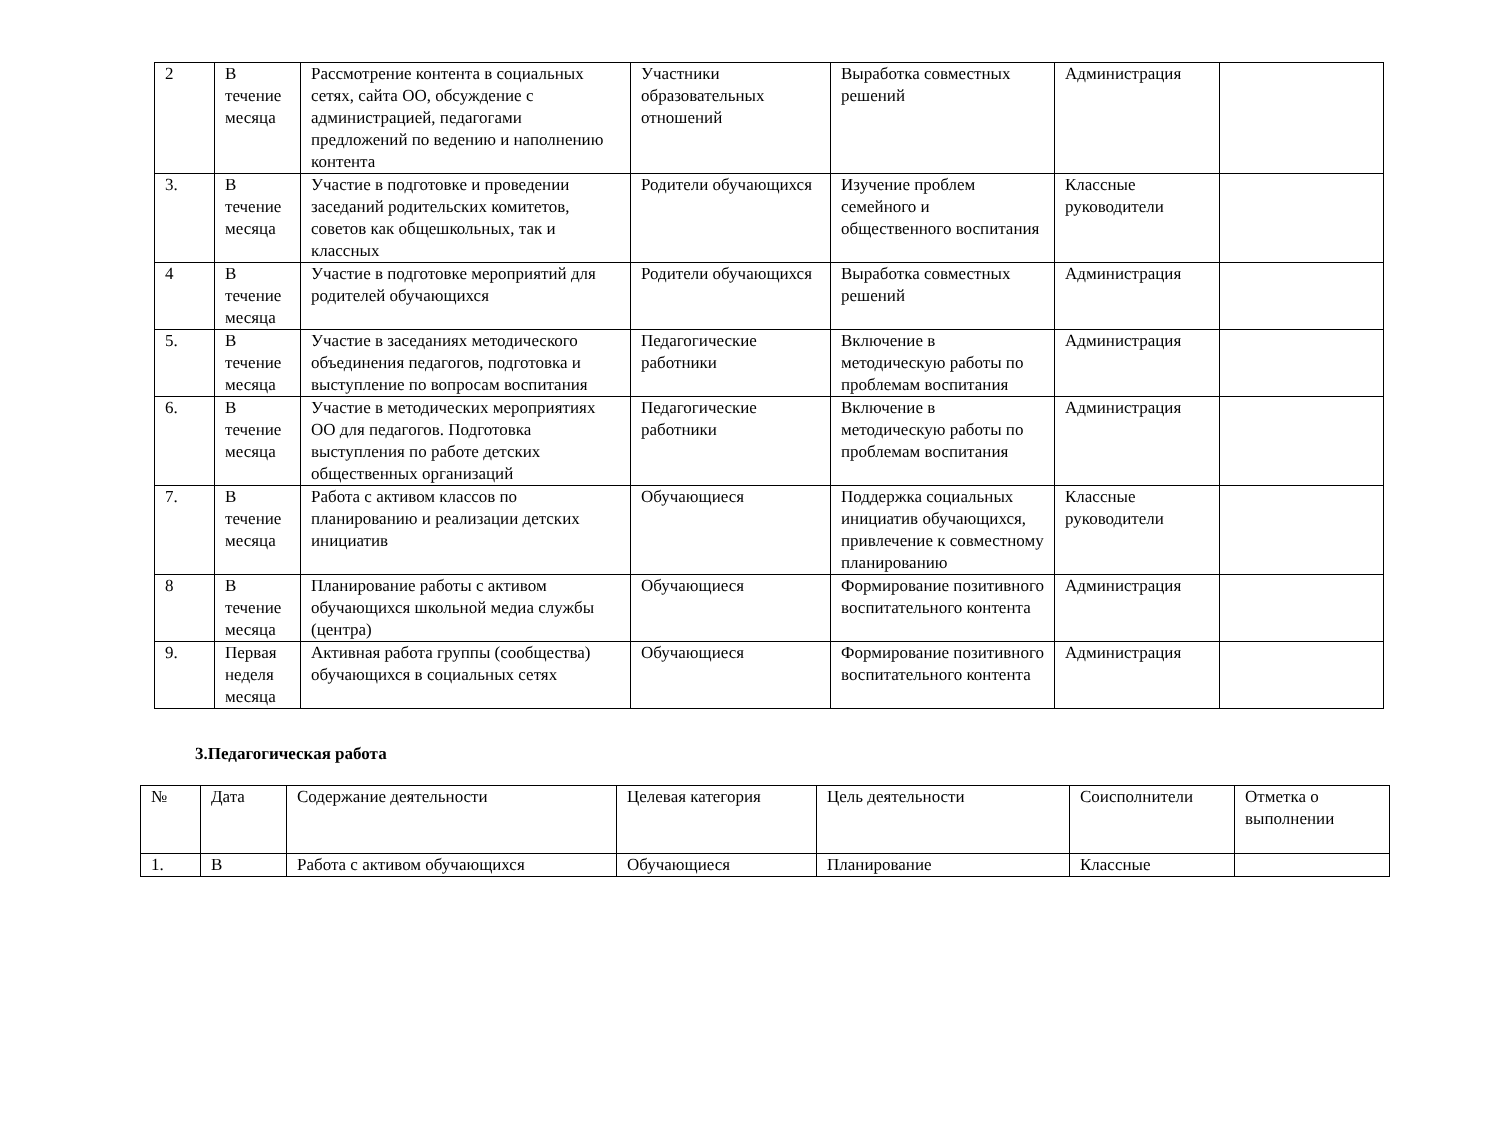| 2 | В течение месяца | Рассмотрение контента в социальных сетях, сайта ОО, обсуждение с администрацией, педагогами предложений по ведению и наполнению контента | Участники образовательных отношений | Выработка совместных решений | Администрация | |
| 3. | В течение месяца | Участие в подготовке и проведении заседаний родительских комитетов, советов как общешкольных, так и классных | Родители обучающихся | Изучение проблем семейного и общественного воспитания | Классные руководители | |
| 4 | В течение месяца | Участие в подготовке мероприятий для родителей обучающихся | Родители обучающихся | Выработка совместных решений | Администрация | |
| 5. | В течение месяца | Участие в заседаниях методического объединения педагогов, подготовка и выступление по вопросам воспитания | Педагогические работники | Включение в методическую работы по проблемам воспитания | Администрация | |
| 6. | В течение месяца | Участие в методических мероприятиях ОО для педагогов. Подготовка выступления по работе детских общественных организаций | Педагогические работники | Включение в методическую работы по проблемам воспитания | Администрация | |
| 7. | В течение месяца | Работа с активом классов по планированию и реализации детских инициатив | Обучающиеся | Поддержка социальных инициатив обучающихся, привлечение к совместному планированию | Классные руководители | |
| 8 | В течение месяца | Планирование работы с активом обучающихся школьной медиа службы (центра) | Обучающиеся | Формирование позитивного воспитательного контента | Администрация | |
| 9. | Первая неделя месяца | Активная работа группы (сообщества) обучающихся в социальных сетях | Обучающиеся | Формирование позитивного воспитательного контента | Администрация | |
3.Педагогическая работа
| № | Дата | Содержание деятельности | Целевая категория | Цель деятельности | Соисполнители | Отметка о выполнении |
| --- | --- | --- | --- | --- | --- | --- |
| 1. | В | Работа с активом обучающихся | Обучающиеся | Планирование | Классные | |